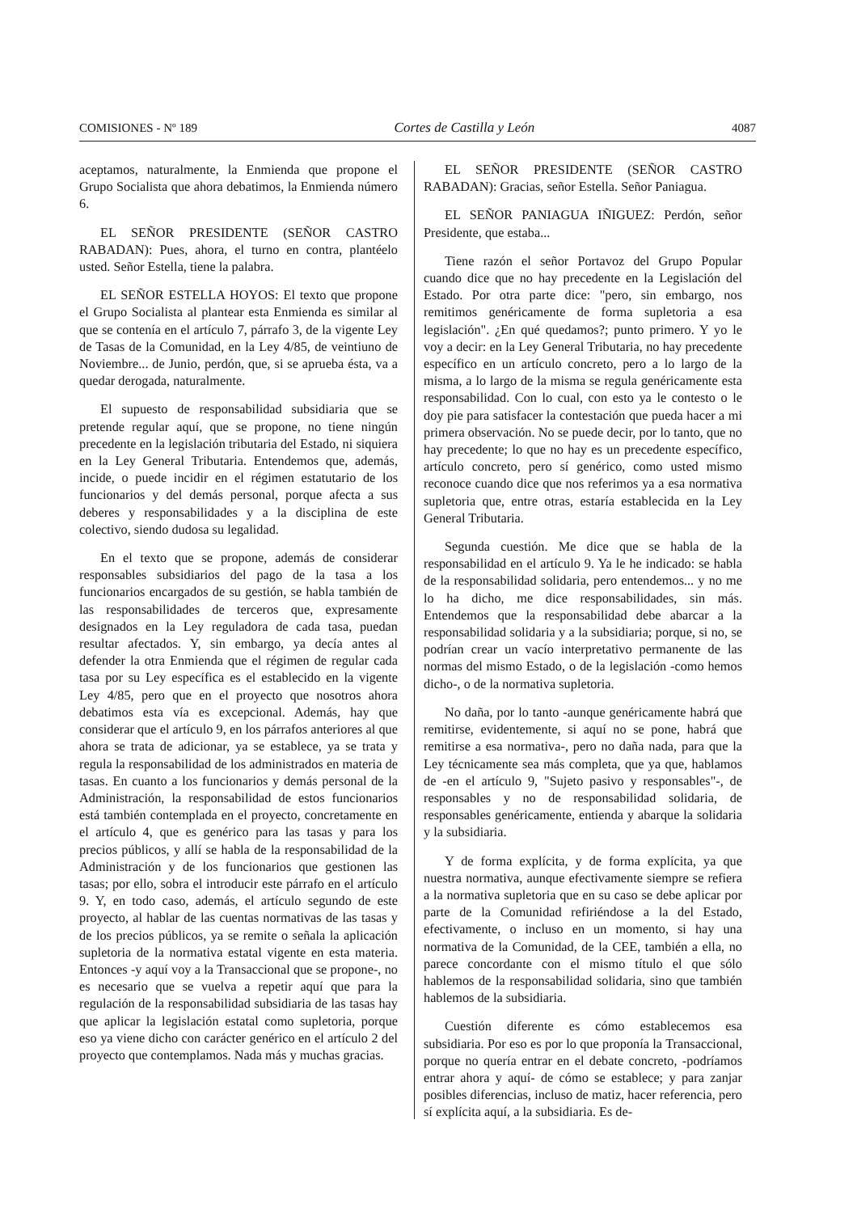COMISIONES - Nº 189 Cortes de Castilla y León 4087
aceptamos, naturalmente, la Enmienda que propone el Grupo Socialista que ahora debatimos, la Enmienda número 6.
EL SEÑOR PRESIDENTE (SEÑOR CASTRO RABADAN): Pues, ahora, el turno en contra, plantéelo usted. Señor Estella, tiene la palabra.
EL SEÑOR ESTELLA HOYOS: El texto que propone el Grupo Socialista al plantear esta Enmienda es similar al que se contenía en el artículo 7, párrafo 3, de la vigente Ley de Tasas de la Comunidad, en la Ley 4/85, de veintiuno de Noviembre... de Junio, perdón, que, si se aprueba ésta, va a quedar derogada, naturalmente.
El supuesto de responsabilidad subsidiaria que se pretende regular aquí, que se propone, no tiene ningún precedente en la legislación tributaria del Estado, ni siquiera en la Ley General Tributaria. Entendemos que, además, incide, o puede incidir en el régimen estatutario de los funcionarios y del demás personal, porque afecta a sus deberes y responsabilidades y a la disciplina de este colectivo, siendo dudosa su legalidad.
En el texto que se propone, además de considerar responsables subsidiarios del pago de la tasa a los funcionarios encargados de su gestión, se habla también de las responsabilidades de terceros que, expresamente designados en la Ley reguladora de cada tasa, puedan resultar afectados. Y, sin embargo, ya decía antes al defender la otra Enmienda que el régimen de regular cada tasa por su Ley específica es el establecido en la vigente Ley 4/85, pero que en el proyecto que nosotros ahora debatimos esta vía es excepcional. Además, hay que considerar que el artículo 9, en los párrafos anteriores al que ahora se trata de adicionar, ya se establece, ya se trata y regula la responsabilidad de los administrados en materia de tasas. En cuanto a los funcionarios y demás personal de la Administración, la responsabilidad de estos funcionarios está también contemplada en el proyecto, concretamente en el artículo 4, que es genérico para las tasas y para los precios públicos, y allí se habla de la responsabilidad de la Administración y de los funcionarios que gestionen las tasas; por ello, sobra el introducir este párrafo en el artículo 9. Y, en todo caso, además, el artículo segundo de este proyecto, al hablar de las cuentas normativas de las tasas y de los precios públicos, ya se remite o señala la aplicación supletoria de la normativa estatal vigente en esta materia. Entonces -y aquí voy a la Transaccional que se propone-, no es necesario que se vuelva a repetir aquí que para la regulación de la responsabilidad subsidiaria de las tasas hay que aplicar la legislación estatal como supletoria, porque eso ya viene dicho con carácter genérico en el artículo 2 del proyecto que contemplamos. Nada más y muchas gracias.
EL SEÑOR PRESIDENTE (SEÑOR CASTRO RABADAN): Gracias, señor Estella. Señor Paniagua.
EL SEÑOR PANIAGUA IÑIGUEZ: Perdón, señor Presidente, que estaba...
Tiene razón el señor Portavoz del Grupo Popular cuando dice que no hay precedente en la Legislación del Estado. Por otra parte dice: "pero, sin embargo, nos remitimos genéricamente de forma supletoria a esa legislación". ¿En qué quedamos?; punto primero. Y yo le voy a decir: en la Ley General Tributaria, no hay precedente específico en un artículo concreto, pero a lo largo de la misma, a lo largo de la misma se regula genéricamente esta responsabilidad. Con lo cual, con esto ya le contesto o le doy pie para satisfacer la contestación que pueda hacer a mi primera observación. No se puede decir, por lo tanto, que no hay precedente; lo que no hay es un precedente específico, artículo concreto, pero sí genérico, como usted mismo reconoce cuando dice que nos referimos ya a esa normativa supletoria que, entre otras, estaría establecida en la Ley General Tributaria.
Segunda cuestión. Me dice que se habla de la responsabilidad en el artículo 9. Ya le he indicado: se habla de la responsabilidad solidaria, pero entendemos... y no me lo ha dicho, me dice responsabilidades, sin más. Entendemos que la responsabilidad debe abarcar a la responsabilidad solidaria y a la subsidiaria; porque, si no, se podrían crear un vacío interpretativo permanente de las normas del mismo Estado, o de la legislación -como hemos dicho-, o de la normativa supletoria.
No daña, por lo tanto -aunque genéricamente habrá que remitirse, evidentemente, si aquí no se pone, habrá que remitirse a esa normativa-, pero no daña nada, para que la Ley técnicamente sea más completa, que ya que, hablamos de -en el artículo 9, "Sujeto pasivo y responsables"-, de responsables y no de responsabilidad solidaria, de responsables genéricamente, entienda y abarque la solidaria y la subsidiaria.
Y de forma explícita, y de forma explícita, ya que nuestra normativa, aunque efectivamente siempre se refiera a la normativa supletoria que en su caso se debe aplicar por parte de la Comunidad refiriéndose a la del Estado, efectivamente, o incluso en un momento, si hay una normativa de la Comunidad, de la CEE, también a ella, no parece concordante con el mismo título el que sólo hablemos de la responsabilidad solidaria, sino que también hablemos de la subsidiaria.
Cuestión diferente es cómo establecemos esa subsidiaria. Por eso es por lo que proponía la Transaccional, porque no quería entrar en el debate concreto, -podríamos entrar ahora y aquí- de cómo se establece; y para zanjar posibles diferencias, incluso de matiz, hacer referencia, pero sí explícita aquí, a la subsidiaria. Es de-